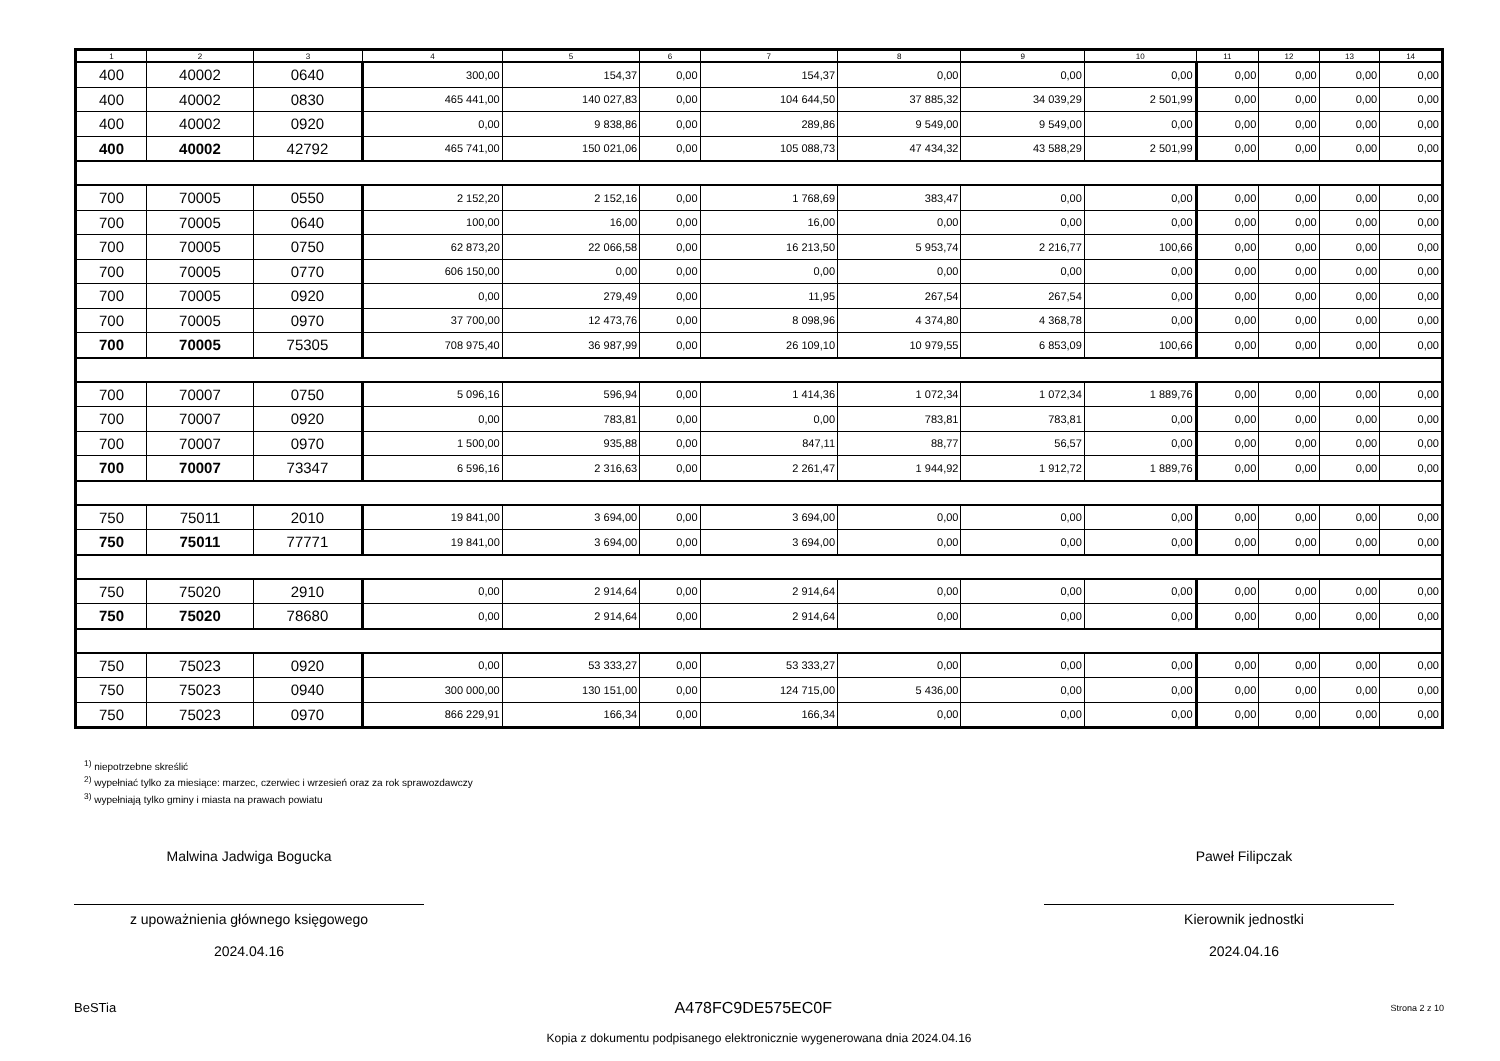| 1 | 2 | 3 | 4 | 5 | 6 | 7 | 8 | 9 | 10 | 11 | 12 | 13 | 14 |
| --- | --- | --- | --- | --- | --- | --- | --- | --- | --- | --- | --- | --- | --- |
| 400 | 40002 | 0640 | 300,00 | 154,37 | 0,00 | 154,37 | 0,00 | 0,00 | 0,00 | 0,00 | 0,00 | 0,00 | 0,00 |
| 400 | 40002 | 0830 | 465 441,00 | 140 027,83 | 0,00 | 104 644,50 | 37 885,32 | 34 039,29 | 2 501,99 | 0,00 | 0,00 | 0,00 | 0,00 |
| 400 | 40002 | 0920 | 0,00 | 9 838,86 | 0,00 | 289,86 | 9 549,00 | 9 549,00 | 0,00 | 0,00 | 0,00 | 0,00 | 0,00 |
| 400 | 40002 | 42792 | 465 741,00 | 150 021,06 | 0,00 | 105 088,73 | 47 434,32 | 43 588,29 | 2 501,99 | 0,00 | 0,00 | 0,00 | 0,00 |
| 700 | 70005 | 0550 | 2 152,20 | 2 152,16 | 0,00 | 1 768,69 | 383,47 | 0,00 | 0,00 | 0,00 | 0,00 | 0,00 | 0,00 |
| 700 | 70005 | 0640 | 100,00 | 16,00 | 0,00 | 16,00 | 0,00 | 0,00 | 0,00 | 0,00 | 0,00 | 0,00 | 0,00 |
| 700 | 70005 | 0750 | 62 873,20 | 22 066,58 | 0,00 | 16 213,50 | 5 953,74 | 2 216,77 | 100,66 | 0,00 | 0,00 | 0,00 | 0,00 |
| 700 | 70005 | 0770 | 606 150,00 | 0,00 | 0,00 | 0,00 | 0,00 | 0,00 | 0,00 | 0,00 | 0,00 | 0,00 | 0,00 |
| 700 | 70005 | 0920 | 0,00 | 279,49 | 0,00 | 11,95 | 267,54 | 267,54 | 0,00 | 0,00 | 0,00 | 0,00 | 0,00 |
| 700 | 70005 | 0970 | 37 700,00 | 12 473,76 | 0,00 | 8 098,96 | 4 374,80 | 4 368,78 | 0,00 | 0,00 | 0,00 | 0,00 | 0,00 |
| 700 | 70005 | 75305 | 708 975,40 | 36 987,99 | 0,00 | 26 109,10 | 10 979,55 | 6 853,09 | 100,66 | 0,00 | 0,00 | 0,00 | 0,00 |
| 700 | 70007 | 0750 | 5 096,16 | 596,94 | 0,00 | 1 414,36 | 1 072,34 | 1 072,34 | 1 889,76 | 0,00 | 0,00 | 0,00 | 0,00 |
| 700 | 70007 | 0920 | 0,00 | 783,81 | 0,00 | 0,00 | 783,81 | 783,81 | 0,00 | 0,00 | 0,00 | 0,00 | 0,00 |
| 700 | 70007 | 0970 | 1 500,00 | 935,88 | 0,00 | 847,11 | 88,77 | 56,57 | 0,00 | 0,00 | 0,00 | 0,00 | 0,00 |
| 700 | 70007 | 73347 | 6 596,16 | 2 316,63 | 0,00 | 2 261,47 | 1 944,92 | 1 912,72 | 1 889,76 | 0,00 | 0,00 | 0,00 | 0,00 |
| 750 | 75011 | 2010 | 19 841,00 | 3 694,00 | 0,00 | 3 694,00 | 0,00 | 0,00 | 0,00 | 0,00 | 0,00 | 0,00 | 0,00 |
| 750 | 75011 | 77771 | 19 841,00 | 3 694,00 | 0,00 | 3 694,00 | 0,00 | 0,00 | 0,00 | 0,00 | 0,00 | 0,00 | 0,00 |
| 750 | 75020 | 2910 | 0,00 | 2 914,64 | 0,00 | 2 914,64 | 0,00 | 0,00 | 0,00 | 0,00 | 0,00 | 0,00 | 0,00 |
| 750 | 75020 | 78680 | 0,00 | 2 914,64 | 0,00 | 2 914,64 | 0,00 | 0,00 | 0,00 | 0,00 | 0,00 | 0,00 | 0,00 |
| 750 | 75023 | 0920 | 0,00 | 53 333,27 | 0,00 | 53 333,27 | 0,00 | 0,00 | 0,00 | 0,00 | 0,00 | 0,00 | 0,00 |
| 750 | 75023 | 0940 | 300 000,00 | 130 151,00 | 0,00 | 124 715,00 | 5 436,00 | 0,00 | 0,00 | 0,00 | 0,00 | 0,00 | 0,00 |
| 750 | 75023 | 0970 | 866 229,91 | 166,34 | 0,00 | 166,34 | 0,00 | 0,00 | 0,00 | 0,00 | 0,00 | 0,00 | 0,00 |
<sup>1)</sup> niepotrzebne skreślić
<sup>2)</sup> wypełniać tylko za miesiące: marzec, czerwiec i wrzesień oraz za rok sprawozdawczy
<sup>3)</sup> wypełniają tylko gminy i miasta na prawach powiatu
Malwina Jadwiga Bogucka
z upoważnienia głównego księgowego
2024.04.16
Paweł Filipczak
Kierownik jednostki
2024.04.16
BeSTia A478FC9DE575EC0F Strona 2 z 10
Kopia z dokumentu podpisanego elektronicznie wygenerowana dnia 2024.04.16